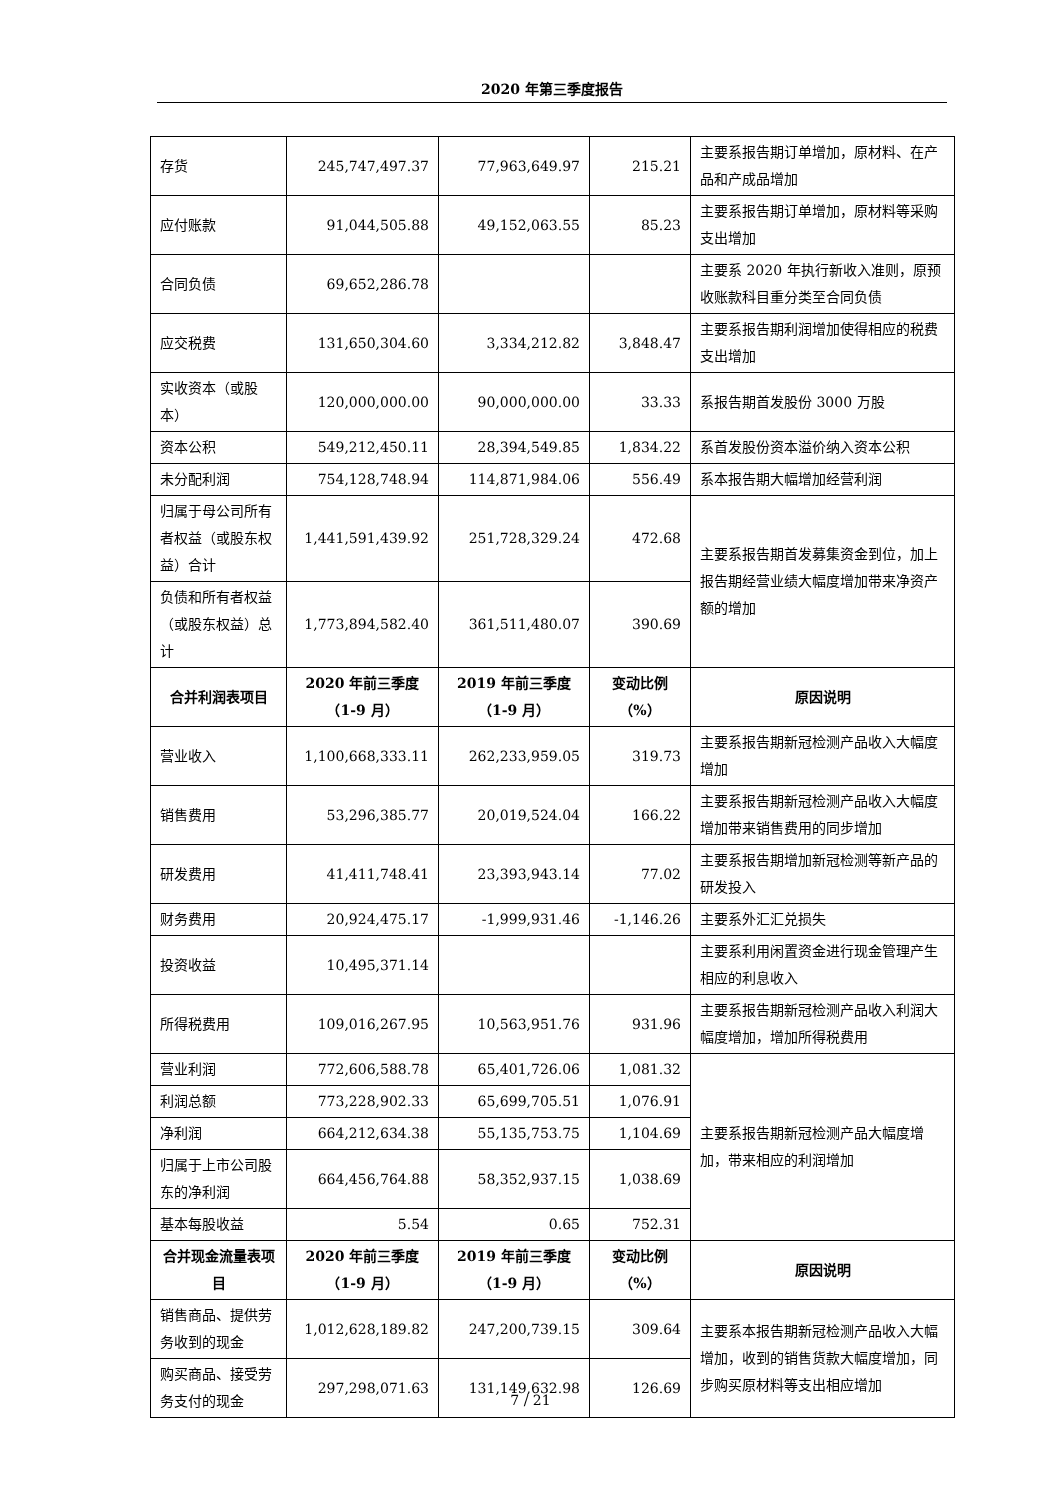2020 年第三季度报告
| 存货 | 245,747,497.37 | 77,963,649.97 | 215.21 | 主要系报告期订单增加，原材料、在产品和产成品增加 |
| 应付账款 | 91,044,505.88 | 49,152,063.55 | 85.23 | 主要系报告期订单增加，原材料等采购支出增加 |
| 合同负债 | 69,652,286.78 | | | 主要系 2020 年执行新收入准则，原预收账款科目重分类至合同负债 |
| 应交税费 | 131,650,304.60 | 3,334,212.82 | 3,848.47 | 主要系报告期利润增加使得相应的税费支出增加 |
| 实收资本（或股本） | 120,000,000.00 | 90,000,000.00 | 33.33 | 系报告期首发股份 3000 万股 |
| 资本公积 | 549,212,450.11 | 28,394,549.85 | 1,834.22 | 系首发股份资本溢价纳入资本公积 |
| 未分配利润 | 754,128,748.94 | 114,871,984.06 | 556.49 | 系本报告期大幅增加经营利润 |
| 归属于母公司所有者权益（或股东权益）合计 | 1,441,591,439.92 | 251,728,329.24 | 472.68 | 主要系报告期首发募集资金到位，加上报告期经营业绩大幅度增加带来净资产额的增加 |
| 负债和所有者权益（或股东权益）总计 | 1,773,894,582.40 | 361,511,480.07 | 390.69 | |
| 合并利润表项目 | 2020 年前三季度（1-9 月） | 2019 年前三季度（1-9 月） | 变动比例（%） | 原因说明 |
| 营业收入 | 1,100,668,333.11 | 262,233,959.05 | 319.73 | 主要系报告期新冠检测产品收入大幅度增加 |
| 销售费用 | 53,296,385.77 | 20,019,524.04 | 166.22 | 主要系报告期新冠检测产品收入大幅度增加带来销售费用的同步增加 |
| 研发费用 | 41,411,748.41 | 23,393,943.14 | 77.02 | 主要系报告期增加新冠检测等新产品的研发投入 |
| 财务费用 | 20,924,475.17 | -1,999,931.46 | -1,146.26 | 主要系外汇汇兑损失 |
| 投资收益 | 10,495,371.14 | | | 主要系利用闲置资金进行现金管理产生相应的利息收入 |
| 所得税费用 | 109,016,267.95 | 10,563,951.76 | 931.96 | 主要系报告期新冠检测产品收入利润大幅度增加，增加所得税费用 |
| 营业利润 | 772,606,588.78 | 65,401,726.06 | 1,081.32 | 主要系报告期新冠检测产品大幅度增加，带来相应的利润增加 |
| 利润总额 | 773,228,902.33 | 65,699,705.51 | 1,076.91 | |
| 净利润 | 664,212,634.38 | 55,135,753.75 | 1,104.69 | |
| 归属于上市公司股东的净利润 | 664,456,764.88 | 58,352,937.15 | 1,038.69 | |
| 基本每股收益 | 5.54 | 0.65 | 752.31 | |
| 合并现金流量表项目 | 2020 年前三季度（1-9 月） | 2019 年前三季度（1-9 月） | 变动比例（%） | 原因说明 |
| 销售商品、提供劳务收到的现金 | 1,012,628,189.82 | 247,200,739.15 | 309.64 | 主要系本报告期新冠检测产品收入大幅增加，收到的销售货款大幅度增加，同步购买原材料等支出相应增加 |
| 购买商品、接受劳务支付的现金 | 297,298,071.63 | 131,149,632.98 | 126.69 | |
7 / 21